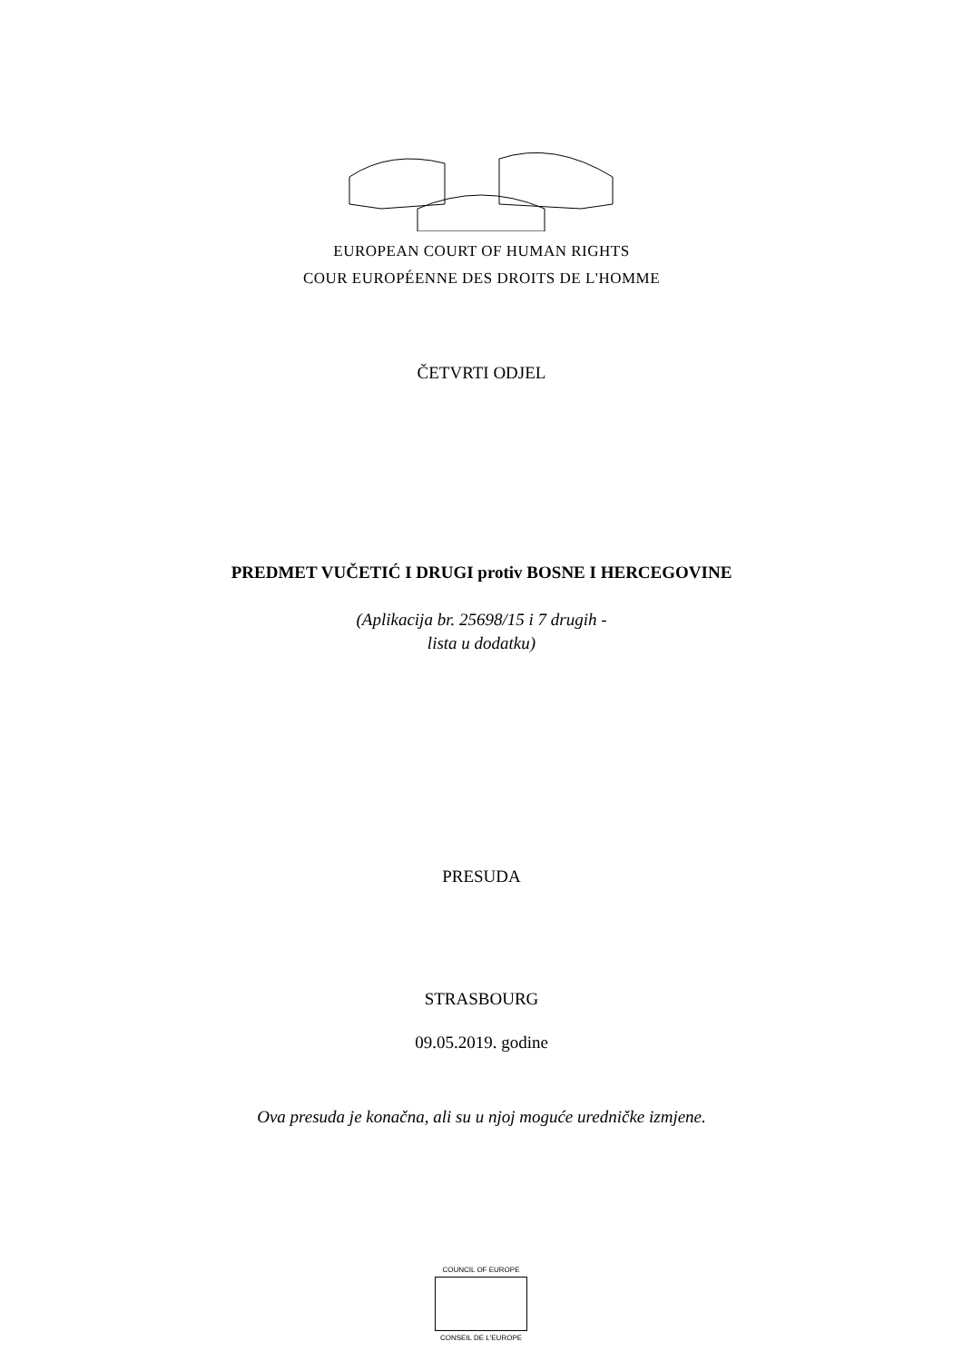EUROPEAN COURT OF HUMAN RIGHTS
COUR EUROPÉENNE DES DROITS DE L'HOMME
ČETVRTI ODJEL
PREDMET VUČETIĆ I DRUGI protiv BOSNE I HERCEGOVINE
(Aplikacija br. 25698/15 i 7 drugih -
lista u dodatku)
PRESUDA
STRASBOURG
09.05.2019. godine
Ova presuda je konačna, ali su u njoj moguće uredničke izmjene.
COUNCIL OF EUROPE
CONSEIL DE L'EUROPE